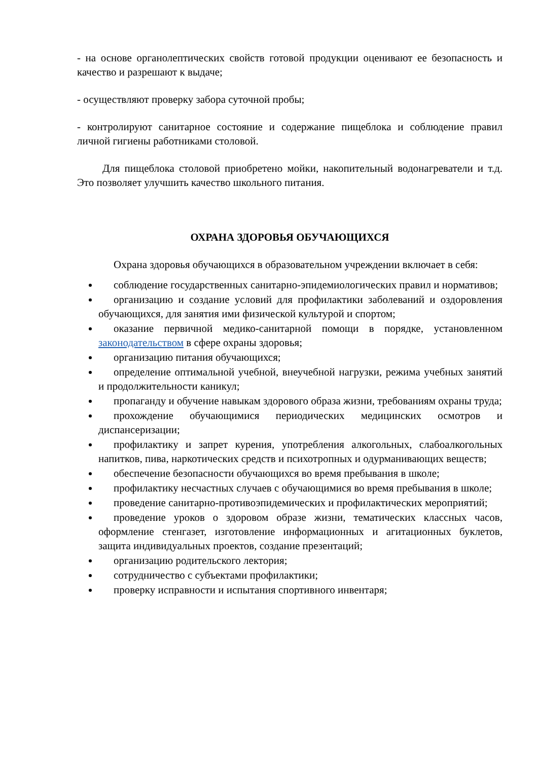- на основе органолептических свойств готовой продукции оценивают ее безопасность и качество и разрешают к выдаче;
- осуществляют проверку забора суточной пробы;
- контролируют санитарное состояние и содержание пищеблока и соблюдение правил личной гигиены работниками столовой.
Для пищеблока столовой приобретено мойки, накопительный водонагреватели и т.д. Это позволяет улучшить качество школьного питания.
ОХРАНА ЗДОРОВЬЯ ОБУЧАЮЩИХСЯ
Охрана здоровья обучающихся в образовательном учреждении включает в себя:
соблюдение государственных санитарно-эпидемиологических правил и нормативов;
организацию и создание условий для профилактики заболеваний и оздоровления обучающихся, для занятия ими физической культурой и спортом;
оказание первичной медико-санитарной помощи в порядке, установленном законодательством в сфере охраны здоровья;
организацию питания обучающихся;
определение оптимальной учебной, внеучебной нагрузки, режима учебных занятий и продолжительности каникул;
пропаганду и обучение навыкам здорового образа жизни, требованиям охраны труда;
прохождение обучающимися периодических медицинских осмотров и диспансеризации;
профилактику и запрет курения, употребления алкогольных, слабоалкогольных напитков, пива, наркотических средств и психотропных и одурманивающих веществ;
обеспечение безопасности обучающихся во время пребывания в школе;
профилактику несчастных случаев с обучающимися во время пребывания в школе;
проведение санитарно-противоэпидемических и профилактических мероприятий;
проведение уроков о здоровом образе жизни, тематических классных часов, оформление стенгазет, изготовление информационных и агитационных буклетов, защита индивидуальных проектов, создание презентаций;
организацию родительского лектория;
сотрудничество с субъектами профилактики;
проверку исправности и испытания спортивного инвентаря;